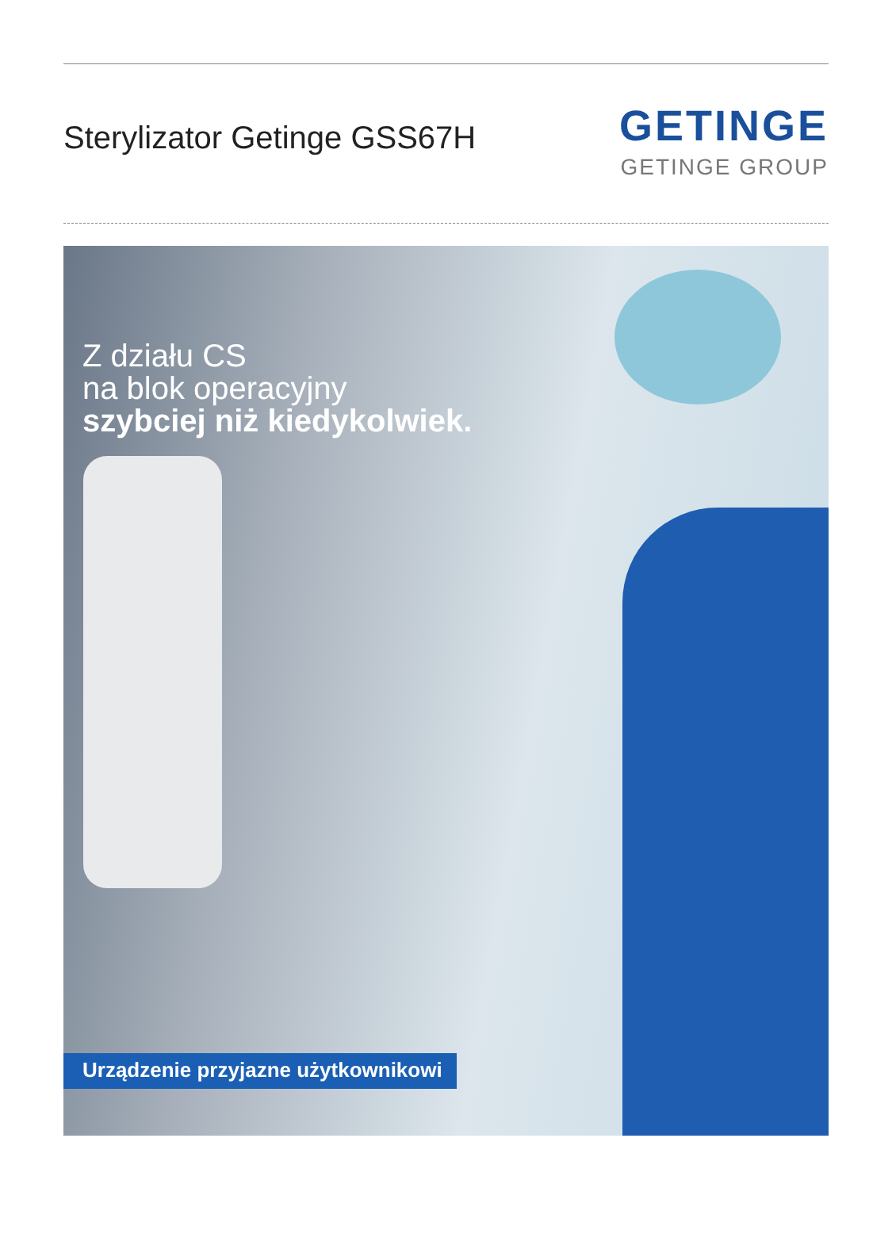Sterylizator Getinge GSS67H
GETINGE
GETINGE GROUP
Z działu CS
na blok operacyjny
szybciej niż kiedykolwiek.
Urządzenie przyjazne użytkownikowi